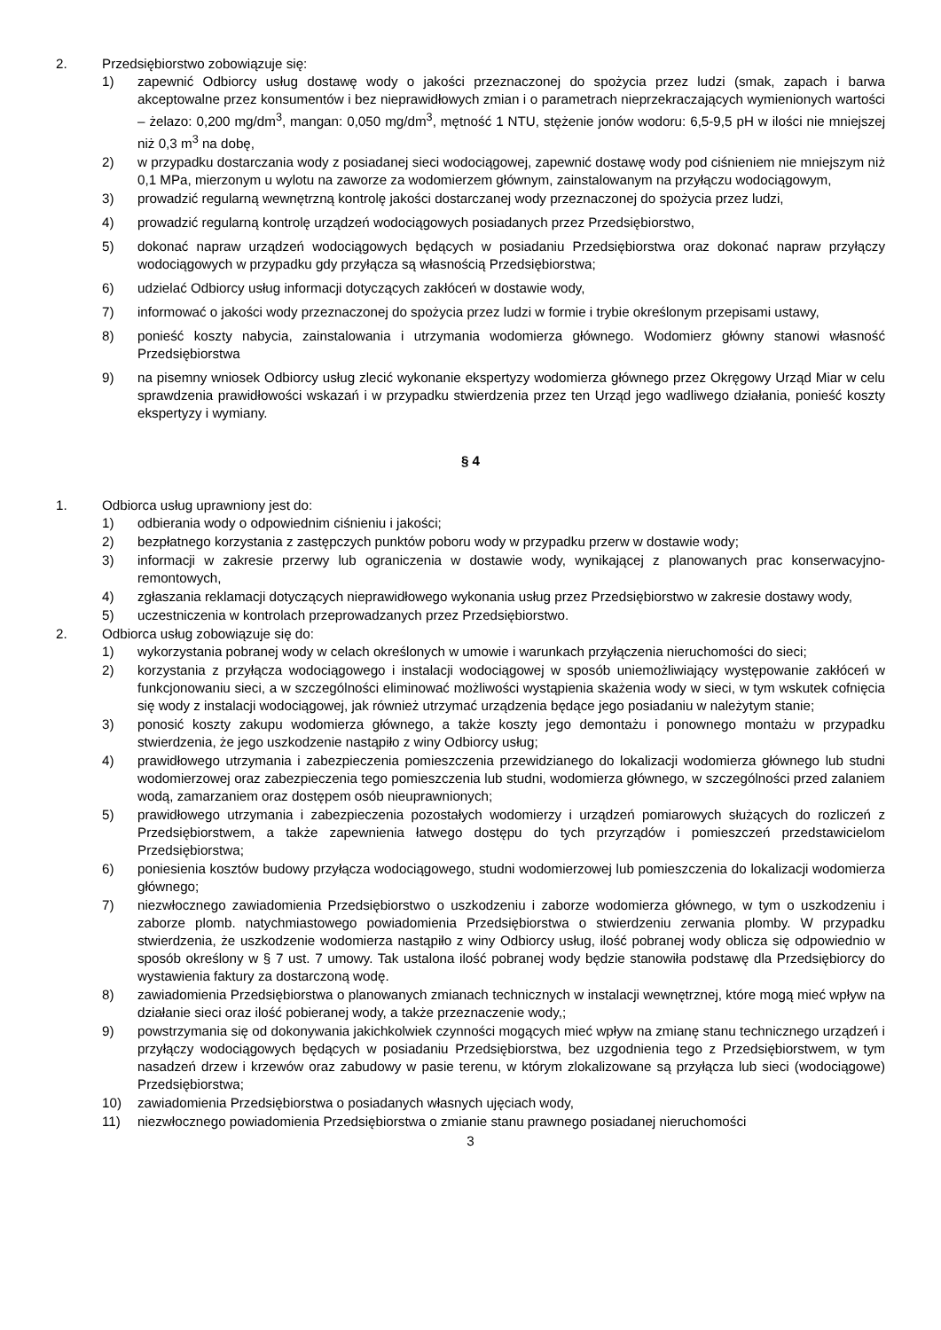2. Przedsiębiorstwo zobowiązuje się:
1) zapewnić Odbiorcy usług dostawę wody o jakości przeznaczonej do spożycia przez ludzi (smak, zapach i barwa akceptowalne przez konsumentów i bez nieprawidłowych zmian i o parametrach nieprzekraczających wymienionych wartości – żelazo: 0,200 mg/dm<sup>3</sup>, mangan: 0,050 mg/dm<sup>3</sup>, mętność 1 NTU, stężenie jonów wodoru: 6,5-9,5 pH w ilości nie mniejszej niż 0,3 m<sup>3</sup> na dobę,
2) w przypadku dostarczania wody z posiadanej sieci wodociągowej, zapewnić dostawę wody pod ciśnieniem nie mniejszym niż 0,1 MPa, mierzonym u wylotu na zaworze za wodomierzem głównym, zainstalowanym na przyłączu wodociągowym,
3) prowadzić regularną wewnętrzną kontrolę jakości dostarczanej wody przeznaczonej do spożycia przez ludzi,
4) prowadzić regularną kontrolę urządzeń wodociągowych posiadanych przez Przedsiębiorstwo,
5) dokonać napraw urządzeń wodociągowych będących w posiadaniu Przedsiębiorstwa oraz dokonać napraw przyłączy wodociągowych w przypadku gdy przyłącza są własnością Przedsiębiorstwa;
6) udzielać Odbiorcy usług informacji dotyczących zakłóceń w dostawie wody,
7) informować o jakości wody przeznaczonej do spożycia przez ludzi w formie i trybie określonym przepisami ustawy,
8) ponieść koszty nabycia, zainstalowania i utrzymania wodomierza głównego. Wodomierz główny stanowi własność Przedsiębiorstwa
9) na pisemny wniosek Odbiorcy usług zlecić wykonanie ekspertyzy wodomierza głównego przez Okręgowy Urząd Miar w celu sprawdzenia prawidłowości wskazań i w przypadku stwierdzenia przez ten Urząd jego wadliwego działania, ponieść koszty ekspertyzy i wymiany.
§ 4
1. Odbiorca usług uprawniony jest do:
1) odbierania wody o odpowiednim ciśnieniu i jakości;
2) bezpłatnego korzystania z zastępczych punktów poboru wody w przypadku przerw w dostawie wody;
3) informacji w zakresie przerwy lub ograniczenia w dostawie wody, wynikającej z planowanych prac konserwacyjno-remontowych,
4) zgłaszania reklamacji dotyczących nieprawidłowego wykonania usług przez Przedsiębiorstwo w zakresie dostawy wody,
5) uczestniczenia w kontrolach przeprowadzanych przez Przedsiębiorstwo.
2. Odbiorca usług zobowiązuje się do:
1) wykorzystania pobranej wody w celach określonych w umowie i warunkach przyłączenia nieruchomości do sieci;
2) korzystania z przyłącza wodociągowego i instalacji wodociągowej w sposób uniemożliwiający występowanie zakłóceń w funkcjonowaniu sieci, a w szczególności eliminować możliwości wystąpienia skażenia wody w sieci, w tym wskutek cofnięcia się wody z instalacji wodociągowej, jak również utrzymać urządzenia będące jego posiadaniu w należytym stanie;
3) ponosić koszty zakupu wodomierza głównego, a także koszty jego demontażu i ponownego montażu w przypadku stwierdzenia, że jego uszkodzenie nastąpiło z winy Odbiorcy usług;
4) prawidłowego utrzymania i zabezpieczenia pomieszczenia przewidzianego do lokalizacji wodomierza głównego lub studni wodomierzowej oraz zabezpieczenia tego pomieszczenia lub studni, wodomierza głównego, w szczególności przed zalaniem wodą, zamarzaniem oraz dostępem osób nieuprawnionych;
5) prawidłowego utrzymania i zabezpieczenia pozostałych wodomierzy i urządzeń pomiarowych służących do rozliczeń z Przedsiębiorstwem, a także zapewnienia łatwego dostępu do tych przyrządów i pomieszczeń przedstawicielom Przedsiębiorstwa;
6) poniesienia kosztów budowy przyłącza wodociągowego, studni wodomierzowej lub pomieszczenia do lokalizacji wodomierza głównego;
7) niezwłocznego zawiadomienia Przedsiębiorstwo o uszkodzeniu i zaborze wodomierza głównego, w tym o uszkodzeniu i zaborze plomb. natychmiastowego powiadomienia Przedsiębiorstwa o stwierdzeniu zerwania plomby. W przypadku stwierdzenia, że uszkodzenie wodomierza nastąpiło z winy Odbiorcy usług, ilość pobranej wody oblicza się odpowiednio w sposób określony w § 7 ust. 7 umowy. Tak ustalona ilość pobranej wody będzie stanowiła podstawę dla Przedsiębiorcy do wystawienia faktury za dostarczoną wodę.
8) zawiadomienia Przedsiębiorstwa o planowanych zmianach technicznych w instalacji wewnętrznej, które mogą mieć wpływ na działanie sieci oraz ilość pobieranej wody, a także przeznaczenie wody,;
9) powstrzymania się od dokonywania jakichkolwiek czynności mogących mieć wpływ na zmianę stanu technicznego urządzeń i przyłączy wodociągowych będących w posiadaniu Przedsiębiorstwa, bez uzgodnienia tego z Przedsiębiorstwem, w tym nasadzeń drzew i krzewów oraz zabudowy w pasie terenu, w którym zlokalizowane są przyłącza lub sieci (wodociągowe) Przedsiębiorstwa;
10) zawiadomienia Przedsiębiorstwa o posiadanych własnych ujęciach wody,
11) niezwłocznego powiadomienia Przedsiębiorstwa o zmianie stanu prawnego posiadanej nieruchomości
3